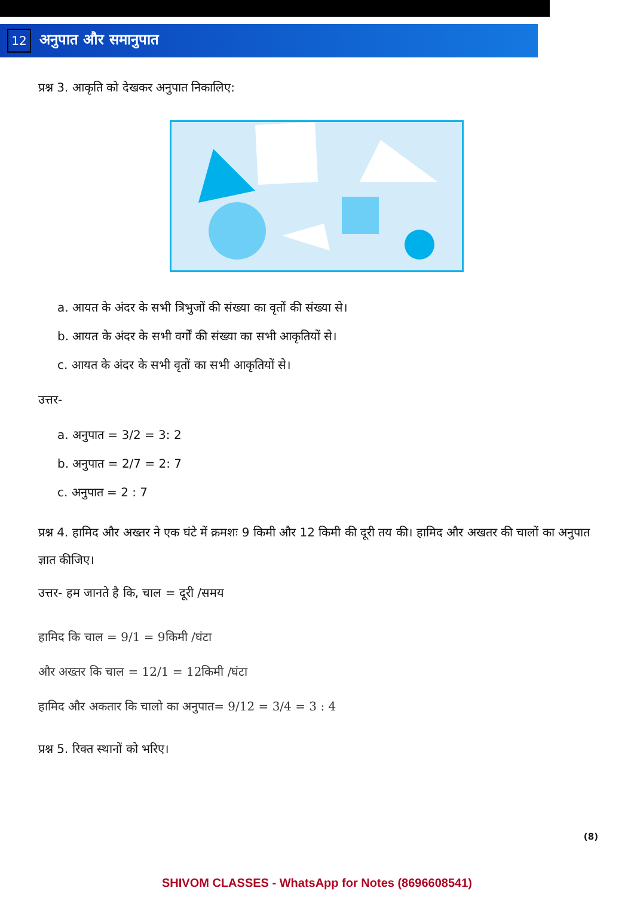12 अनुपात और समानुपात
प्रश्न 3. आकृति को देखकर अनुपात निकालिए:
a. आयत के अंदर के सभी त्रिभुजों की संख्या का वृतों की संख्या से।
b. आयत के अंदर के सभी वर्गों की संख्या का सभी आकृतियों से।
c. आयत के अंदर के सभी वृतों का सभी आकृतियों से।
उत्तर-
a. अनुपात = 3/2 = 3: 2
b. अनुपात = 2/7 = 2: 7
c. अनुपात = 2 : 7
प्रश्न 4. हामिद और अख्तर ने एक घंटे में क्रमशः 9 किमी और 12 किमी की दूरी तय की। हामिद और अखतर की चालों का अनुपात ज्ञात कीजिए।
उत्तर- हम जानते है कि, चाल = दूरी /समय
हामिद कि चाल = 9/1 = 9किमी /घंटा
और अख्तर कि चाल = 12/1 = 12किमी /घंटा
हामिद और अकतार कि चालो का अनुपात= 9/12 = 3/4 = 3 : 4
प्रश्न 5. रिक्त स्थानों को भरिए।
(8)
SHIVOM CLASSES - WhatsApp for Notes (8696608541)